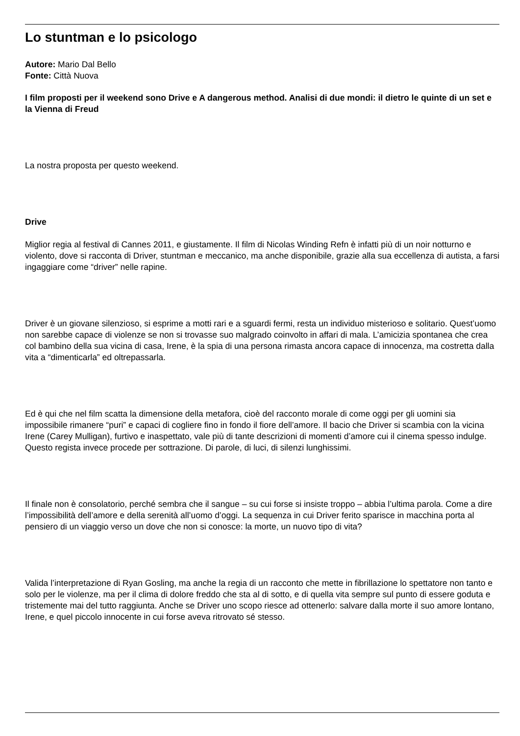Lo stuntman e lo psicologo
Autore: Mario Dal Bello
Fonte: Città Nuova
I film proposti per il weekend sono Drive e A dangerous method. Analisi di due mondi: il dietro le quinte di un set e la Vienna di Freud
La nostra proposta per questo weekend.
Drive
Miglior regia al festival di Cannes 2011, e giustamente. Il film di Nicolas Winding Refn è infatti più di un noir notturno e violento, dove si racconta di Driver, stuntman e meccanico, ma anche disponibile, grazie alla sua eccellenza di autista, a farsi ingaggiare come “driver” nelle rapine.
Driver è un giovane silenzioso, si esprime a motti rari e a sguardi fermi, resta un individuo misterioso e solitario. Quest’uomo non sarebbe capace di violenze se non si trovasse suo malgrado coinvolto in affari di mala. L’amicizia spontanea che crea col bambino della sua vicina di casa, Irene, è la spia di una persona rimasta ancora capace di innocenza, ma costretta dalla vita a “dimenticarla” ed oltrepassarla.
Ed è qui che nel film scatta la dimensione della metafora, cioè del racconto morale di come oggi per gli uomini sia impossibile rimanere “puri” e capaci di cogliere fino in fondo il fiore dell’amore. Il bacio che Driver si scambia con la vicina Irene (Carey Mulligan), furtivo e inaspettato, vale più di tante descrizioni di momenti d’amore cui il cinema spesso indulge. Questo regista invece procede per sottrazione. Di parole, di luci, di silenzi lunghissimi.
Il finale non è consolatorio, perché sembra che il sangue – su cui forse si insiste troppo – abbia l’ultima parola. Come a dire l’impossibilità dell’amore e della serenità all’uomo d’oggi. La sequenza in cui Driver ferito sparisce in macchina porta al pensiero di un viaggio verso un dove che non si conosce: la morte, un nuovo tipo di vita?
Valida l’interpretazione di Ryan Gosling, ma anche la regia di un racconto che mette in fibrillazione lo spettatore non tanto e solo per le violenze, ma per il clima di dolore freddo che sta al di sotto, e di quella vita sempre sul punto di essere goduta e tristemente mai del tutto raggiunta. Anche se Driver uno scopo riesce ad ottenerlo: salvare dalla morte il suo amore lontano, Irene, e quel piccolo innocente in cui forse aveva ritrovato sé stesso.